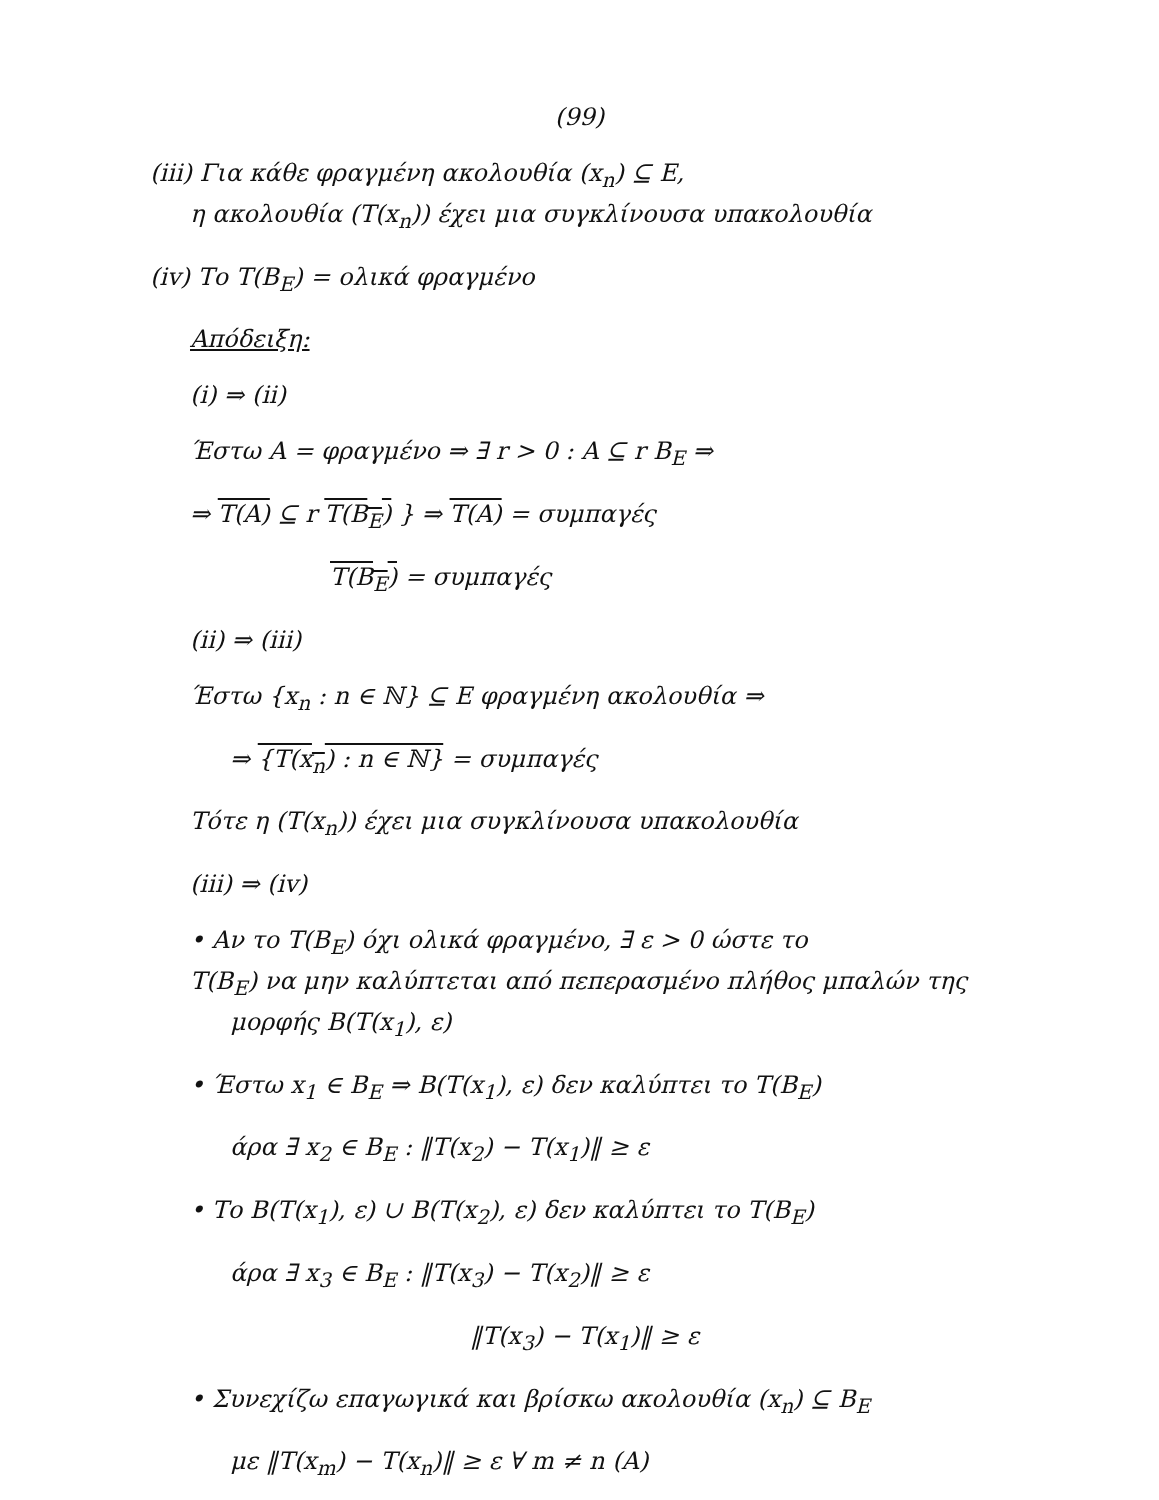(99)
(iii) Για κάθε φραγμένη ακολουθία (x<sub>n</sub>) ⊆ E,
η ακολουθία (T(x<sub>n</sub>)) έχει μια συγκλίνουσα υπακολουθία
(iv) Το T(B<sub>E</sub>) = ολικά φραγμένο
Απόδειξη:
(i) ⇒ (ii)
Έστω A = φραγμένο ⇒ ∃ r > 0 : A ⊆ r B<sub>E</sub> ⇒
⇒ T(A) ⊆ r T(B<sub>E</sub>) } ⇒ T(A) = συμπαγές
T(B<sub>E</sub>) = συμπαγές
(ii) ⇒ (iii)
Έστω {x<sub>n</sub> : n ∈ ℕ} ⊆ E φραγμένη ακολουθία ⇒
⇒ {T(x<sub>n</sub>) : n ∈ ℕ} = συμπαγές
Τότε η (T(x<sub>n</sub>)) έχει μια συγκλίνουσα υπακολουθία
(iii) ⇒ (iv)
• Αν το T(B<sub>E</sub>) όχι ολικά φραγμένο, ∃ ε > 0 ώστε το
T(B<sub>E</sub>) να μην καλύπτεται από πεπερασμένο πλήθος μπαλών της
μορφής B(T(x<sub>1</sub>), ε)
• Έστω x<sub>1</sub> ∈ B<sub>E</sub> ⇒ B(T(x<sub>1</sub>), ε) δεν καλύπτει το T(B<sub>E</sub>)
άρα ∃ x<sub>2</sub> ∈ B<sub>E</sub> : ‖T(x<sub>2</sub>) − T(x<sub>1</sub>)‖ ≥ ε
• Το B(T(x<sub>1</sub>), ε) ∪ B(T(x<sub>2</sub>), ε) δεν καλύπτει το T(B<sub>E</sub>)
άρα ∃ x<sub>3</sub> ∈ B<sub>E</sub> : ‖T(x<sub>3</sub>) − T(x<sub>2</sub>)‖ ≥ ε
‖T(x<sub>3</sub>) − T(x<sub>1</sub>)‖ ≥ ε
• Συνεχίζω επαγωγικά και βρίσκω ακολουθία (x<sub>n</sub>) ⊆ B<sub>E</sub>
με ‖T(x<sub>m</sub>) − T(x<sub>n</sub>)‖ ≥ ε ∀ m ≠ n (A)